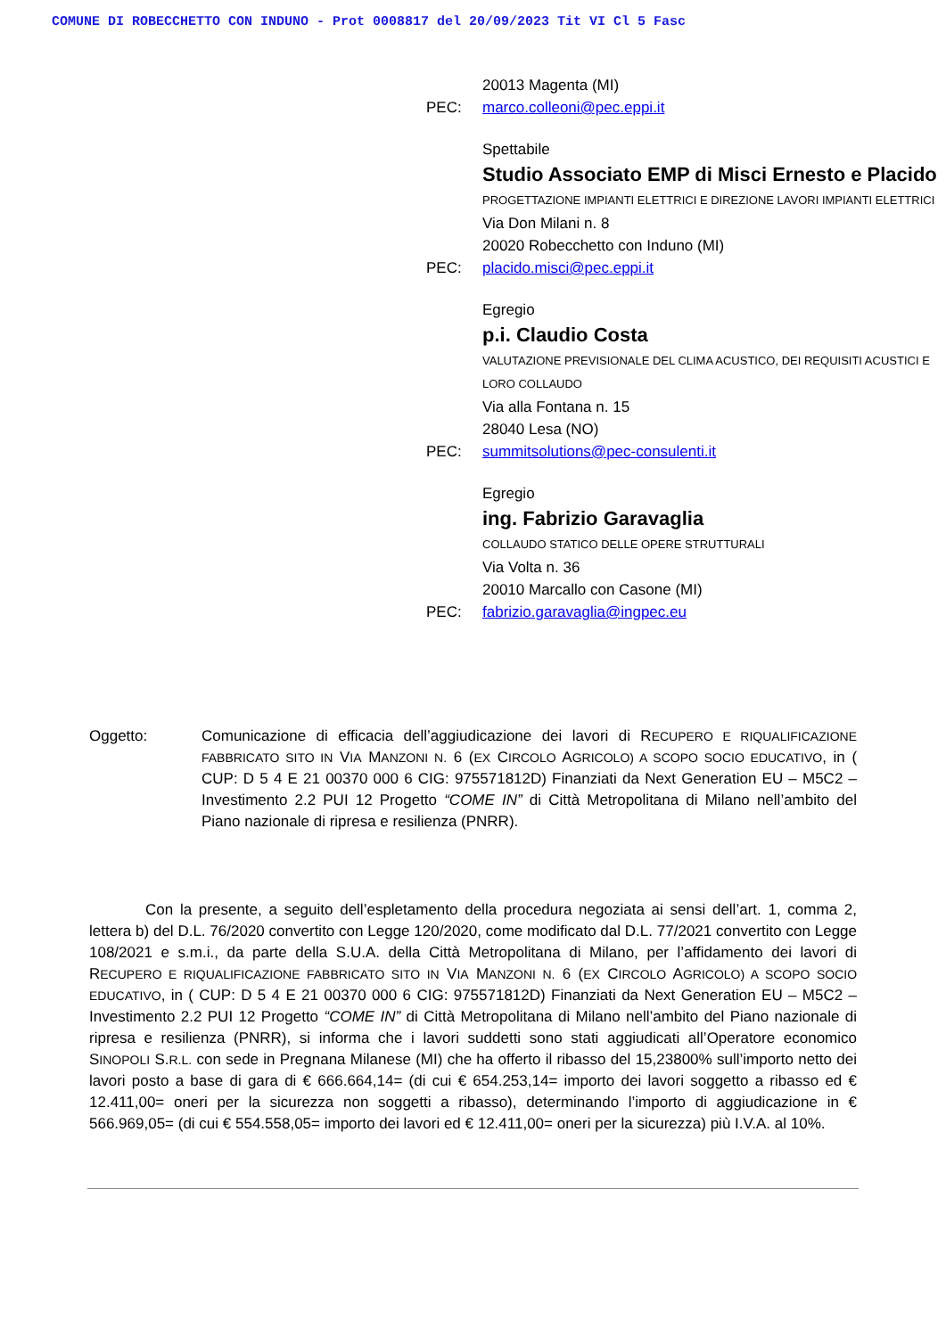COMUNE DI ROBECCHETTO CON INDUNO - Prot 0008817 del 20/09/2023 Tit VI Cl 5 Fasc
20013 Magenta (MI)
PEC: marco.colleoni@pec.eppi.it
Spettabile
Studio Associato EMP di Misci Ernesto e Placido
PROGETTAZIONE IMPIANTI ELETTRICI E DIREZIONE LAVORI IMPIANTI ELETTRICI
Via Don Milani n. 8
20020 Robecchetto con Induno (MI)
PEC: placido.misci@pec.eppi.it
Egregio
p.i. Claudio Costa
VALUTAZIONE PREVISIONALE DEL CLIMA ACUSTICO, DEI REQUISITI ACUSTICI E LORO COLLAUDO
Via alla Fontana n. 15
28040 Lesa (NO)
PEC: summitsolutions@pec-consulenti.it
Egregio
ing. Fabrizio Garavaglia
COLLAUDO STATICO DELLE OPERE STRUTTURALI
Via Volta n. 36
20010 Marcallo con Casone (MI)
PEC: fabrizio.garavaglia@ingpec.eu
Oggetto: Comunicazione di efficacia dell’aggiudicazione dei lavori di RECUPERO E RIQUALIFICAZIONE FABBRICATO SITO IN VIA MANZONI N. 6 (EX CIRCOLO AGRICOLO) A SCOPO SOCIO EDUCATIVO, in ( CUP: D 5 4 E 21 00370 000 6 CIG: 975571812D) Finanziati da Next Generation EU – M5C2 – Investimento 2.2 PUI 12 Progetto “COME IN” di Città Metropolitana di Milano nell’ambito del Piano nazionale di ripresa e resilienza (PNRR).
Con la presente, a seguito dell’espletamento della procedura negoziata ai sensi dell’art. 1, comma 2, lettera b) del D.L. 76/2020 convertito con Legge 120/2020, come modificato dal D.L. 77/2021 convertito con Legge 108/2021 e s.m.i., da parte della S.U.A. della Città Metropolitana di Milano, per l’affidamento dei lavori di RECUPERO E RIQUALIFICAZIONE FABBRICATO SITO IN VIA MANZONI N. 6 (EX CIRCOLO AGRICOLO) A SCOPO SOCIO EDUCATIVO, in ( CUP: D 5 4 E 21 00370 000 6 CIG: 975571812D) Finanziati da Next Generation EU – M5C2 – Investimento 2.2 PUI 12 Progetto “COME IN” di Città Metropolitana di Milano nell’ambito del Piano nazionale di ripresa e resilienza (PNRR), si informa che i lavori suddetti sono stati aggiudicati all’Operatore economico SINOPOLI S.R.L. con sede in Pregnana Milanese (MI) che ha offerto il ribasso del 15,23800% sull’importo netto dei lavori posto a base di gara di € 666.664,14= (di cui € 654.253,14= importo dei lavori soggetto a ribasso ed € 12.411,00= oneri per la sicurezza non soggetti a ribasso), determinando l’importo di aggiudicazione in € 566.969,05= (di cui € 554.558,05= importo dei lavori ed € 12.411,00= oneri per la sicurezza) più I.V.A. al 10%.